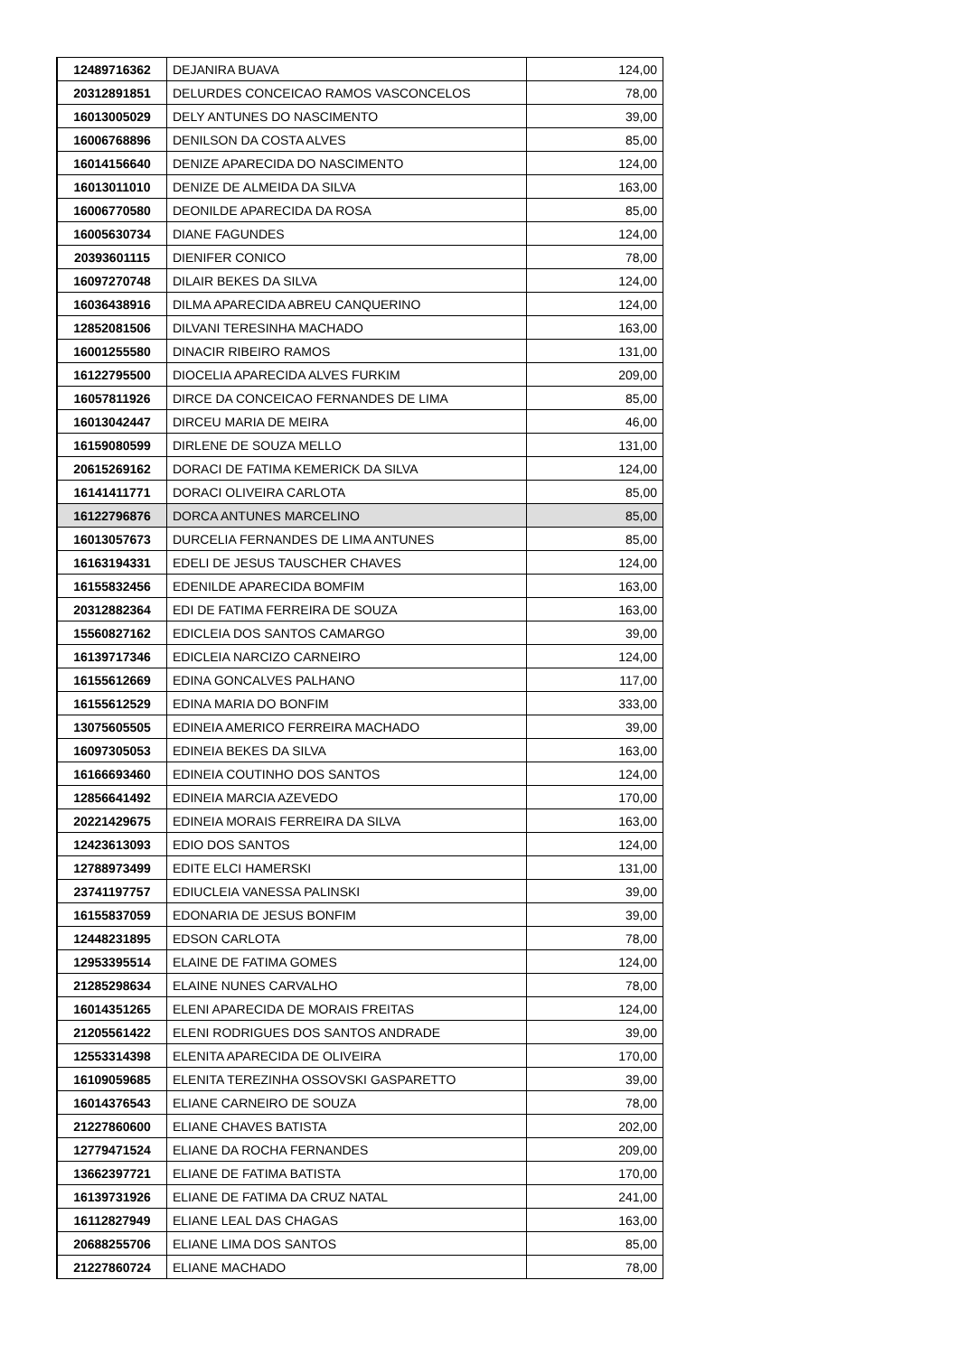| 12489716362 | DEJANIRA BUAVA | 124,00 |
| 20312891851 | DELURDES CONCEICAO RAMOS VASCONCELOS | 78,00 |
| 16013005029 | DELY ANTUNES DO NASCIMENTO | 39,00 |
| 16006768896 | DENILSON DA COSTA ALVES | 85,00 |
| 16014156640 | DENIZE APARECIDA DO NASCIMENTO | 124,00 |
| 16013011010 | DENIZE DE ALMEIDA DA SILVA | 163,00 |
| 16006770580 | DEONILDE APARECIDA DA ROSA | 85,00 |
| 16005630734 | DIANE FAGUNDES | 124,00 |
| 20393601115 | DIENIFER CONICO | 78,00 |
| 16097270748 | DILAIR BEKES DA SILVA | 124,00 |
| 16036438916 | DILMA APARECIDA ABREU CANQUERINO | 124,00 |
| 12852081506 | DILVANI TERESINHA MACHADO | 163,00 |
| 16001255580 | DINACIR RIBEIRO RAMOS | 131,00 |
| 16122795500 | DIOCELIA APARECIDA ALVES FURKIM | 209,00 |
| 16057811926 | DIRCE DA CONCEICAO FERNANDES DE LIMA | 85,00 |
| 16013042447 | DIRCEU MARIA DE MEIRA | 46,00 |
| 16159080599 | DIRLENE DE SOUZA MELLO | 131,00 |
| 20615269162 | DORACI DE FATIMA KEMERICK DA SILVA | 124,00 |
| 16141411771 | DORACI OLIVEIRA CARLOTA | 85,00 |
| 16122796876 | DORCA ANTUNES MARCELINO | 85,00 |
| 16013057673 | DURCELIA FERNANDES DE LIMA ANTUNES | 85,00 |
| 16163194331 | EDELI DE JESUS TAUSCHER CHAVES | 124,00 |
| 16155832456 | EDENILDE APARECIDA BOMFIM | 163,00 |
| 20312882364 | EDI DE FATIMA FERREIRA DE SOUZA | 163,00 |
| 15560827162 | EDICLEIA DOS SANTOS CAMARGO | 39,00 |
| 16139717346 | EDICLEIA NARCIZO CARNEIRO | 124,00 |
| 16155612669 | EDINA GONCALVES PALHANO | 117,00 |
| 16155612529 | EDINA MARIA DO BONFIM | 333,00 |
| 13075605505 | EDINEIA AMERICO FERREIRA MACHADO | 39,00 |
| 16097305053 | EDINEIA BEKES DA SILVA | 163,00 |
| 16166693460 | EDINEIA COUTINHO DOS SANTOS | 124,00 |
| 12856641492 | EDINEIA MARCIA AZEVEDO | 170,00 |
| 20221429675 | EDINEIA MORAIS FERREIRA DA SILVA | 163,00 |
| 12423613093 | EDIO DOS SANTOS | 124,00 |
| 12788973499 | EDITE ELCI HAMERSKI | 131,00 |
| 23741197757 | EDIUCLEIA VANESSA PALINSKI | 39,00 |
| 16155837059 | EDONARIA DE JESUS BONFIM | 39,00 |
| 12448231895 | EDSON CARLOTA | 78,00 |
| 12953395514 | ELAINE DE FATIMA GOMES | 124,00 |
| 21285298634 | ELAINE NUNES CARVALHO | 78,00 |
| 16014351265 | ELENI APARECIDA DE MORAIS FREITAS | 124,00 |
| 21205561422 | ELENI RODRIGUES DOS SANTOS ANDRADE | 39,00 |
| 12553314398 | ELENITA APARECIDA DE OLIVEIRA | 170,00 |
| 16109059685 | ELENITA TEREZINHA OSSOVSKI GASPARETTO | 39,00 |
| 16014376543 | ELIANE CARNEIRO DE SOUZA | 78,00 |
| 21227860600 | ELIANE CHAVES BATISTA | 202,00 |
| 12779471524 | ELIANE DA ROCHA FERNANDES | 209,00 |
| 13662397721 | ELIANE DE FATIMA BATISTA | 170,00 |
| 16139731926 | ELIANE DE FATIMA DA CRUZ NATAL | 241,00 |
| 16112827949 | ELIANE LEAL DAS CHAGAS | 163,00 |
| 20688255706 | ELIANE LIMA DOS SANTOS | 85,00 |
| 21227860724 | ELIANE MACHADO | 78,00 |